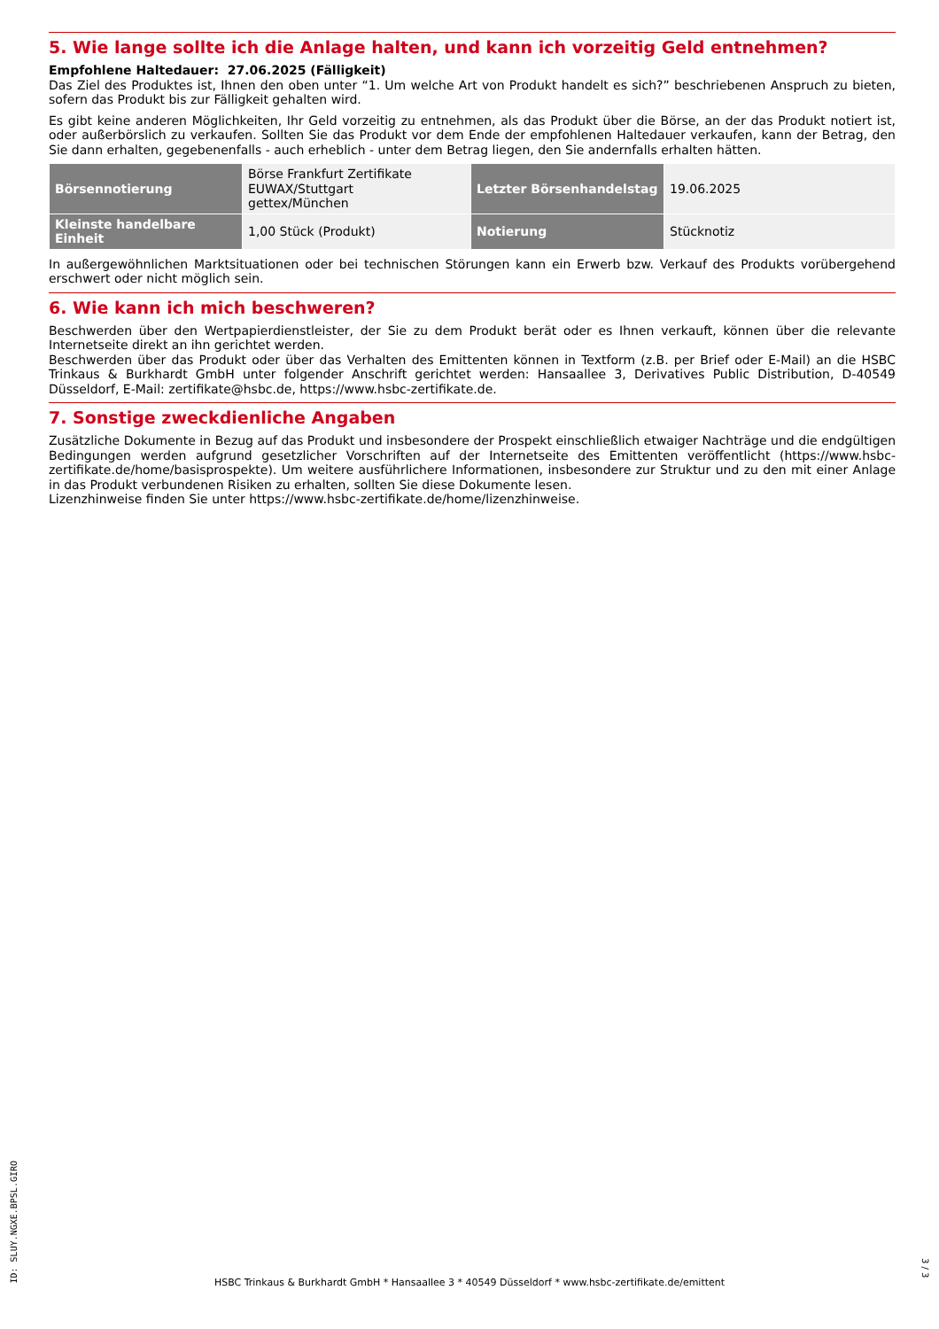5. Wie lange sollte ich die Anlage halten, und kann ich vorzeitig Geld entnehmen?
Empfohlene Haltedauer: 27.06.2025 (Fälligkeit)
Das Ziel des Produktes ist, Ihnen den oben unter “1. Um welche Art von Produkt handelt es sich?” beschriebenen Anspruch zu bieten, sofern das Produkt bis zur Fälligkeit gehalten wird.
Es gibt keine anderen Möglichkeiten, Ihr Geld vorzeitig zu entnehmen, als das Produkt über die Börse, an der das Produkt notiert ist, oder außerbörslich zu verkaufen. Sollten Sie das Produkt vor dem Ende der empfohlenen Haltedauer verkaufen, kann der Betrag, den Sie dann erhalten, gegebenenfalls - auch erheblich - unter dem Betrag liegen, den Sie andernfalls erhalten hätten.
| Börsennotierung | Börse Frankfurt Zertifikate EUWAX/Stuttgart gettex/München | Letzter Börsenhandelstag | 19.06.2025 |
| Kleinste handelbare Einheit | 1,00 Stück (Produkt) | Notierung | Stücknotiz |
In außergewöhnlichen Marktsituationen oder bei technischen Störungen kann ein Erwerb bzw. Verkauf des Produkts vorübergehend erschwert oder nicht möglich sein.
6. Wie kann ich mich beschweren?
Beschwerden über den Wertpapierdienstleister, der Sie zu dem Produkt berät oder es Ihnen verkauft, können über die relevante Internetseite direkt an ihn gerichtet werden.
Beschwerden über das Produkt oder über das Verhalten des Emittenten können in Textform (z.B. per Brief oder E-Mail) an die HSBC Trinkaus & Burkhardt GmbH unter folgender Anschrift gerichtet werden: Hansaallee 3, Derivatives Public Distribution, D-40549 Düsseldorf, E-Mail: zertifikate@hsbc.de, https://www.hsbc-zertifikate.de.
7. Sonstige zweckdienliche Angaben
Zusätzliche Dokumente in Bezug auf das Produkt und insbesondere der Prospekt einschließlich etwaiger Nachträge und die endgültigen Bedingungen werden aufgrund gesetzlicher Vorschriften auf der Internetseite des Emittenten veröffentlicht (https://www.hsbc-zertifikate.de/home/basisprospekte). Um weitere ausführlichere Informationen, insbesondere zur Struktur und zu den mit einer Anlage in das Produkt verbundenen Risiken zu erhalten, sollten Sie diese Dokumente lesen.
Lizenzhinweise finden Sie unter https://www.hsbc-zertifikate.de/home/lizenzhinweise.
ID: SLUY.NGXE.BPSL.GIRO
HSBC Trinkaus & Burkhardt GmbH * Hansaallee 3 * 40549 Düsseldorf * www.hsbc-zertifikate.de/emittent
3 / 3